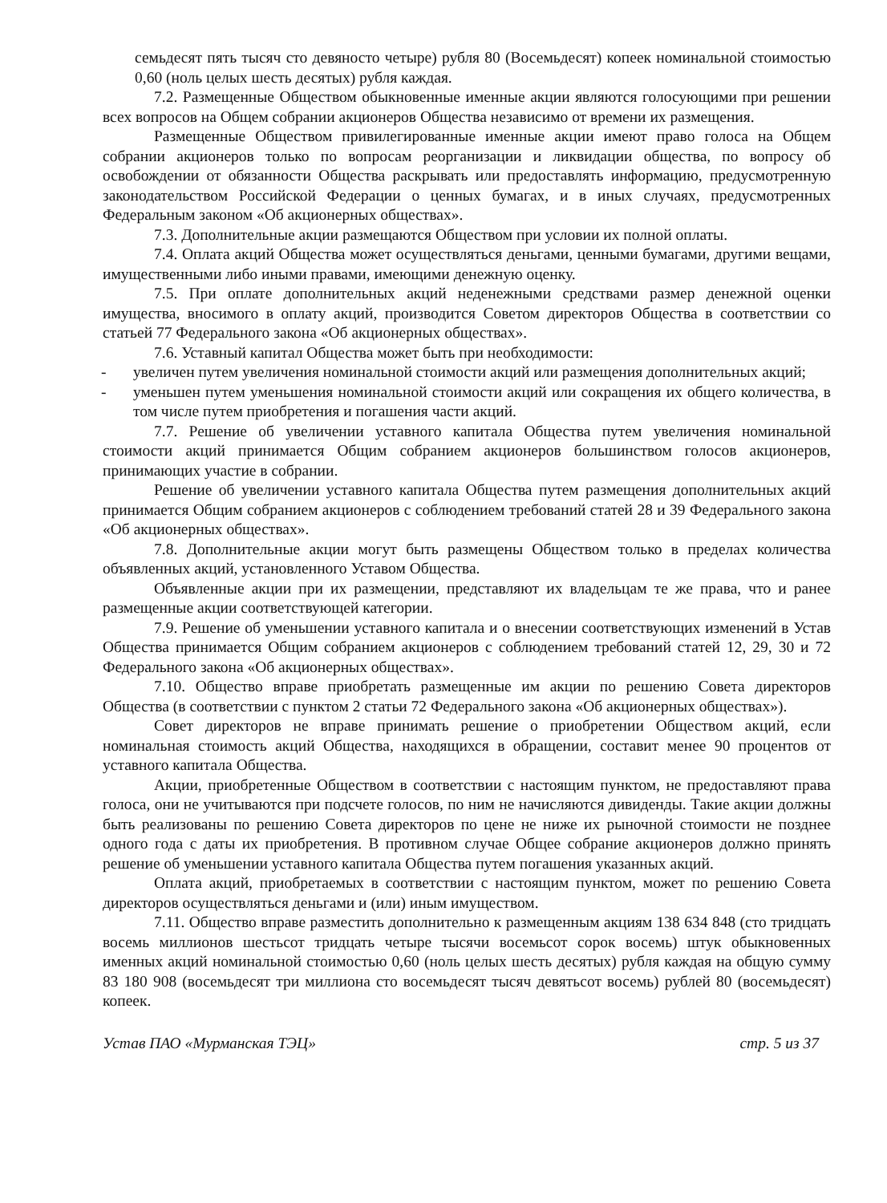семьдесят пять тысяч сто девяносто четыре) рубля 80 (Восемьдесят) копеек номинальной стоимостью 0,60 (ноль целых шесть десятых) рубля каждая.
7.2. Размещенные Обществом обыкновенные именные акции являются голосующими при решении всех вопросов на Общем собрании акционеров Общества независимо от времени их размещения.
Размещенные Обществом привилегированные именные акции имеют право голоса на Общем собрании акционеров только по вопросам реорганизации и ликвидации общества, по вопросу об освобождении от обязанности Общества раскрывать или предоставлять информацию, предусмотренную законодательством Российской Федерации о ценных бумагах, и в иных случаях, предусмотренных Федеральным законом «Об акционерных обществах».
7.3. Дополнительные акции размещаются Обществом при условии их полной оплаты.
7.4. Оплата акций Общества может осуществляться деньгами, ценными бумагами, другими вещами, имущественными либо иными правами, имеющими денежную оценку.
7.5. При оплате дополнительных акций неденежными средствами размер денежной оценки имущества, вносимого в оплату акций, производится Советом директоров Общества в соответствии со статьей 77 Федерального закона «Об акционерных обществах».
7.6. Уставный капитал Общества может быть при необходимости:
- увеличен путем увеличения номинальной стоимости акций или размещения дополнительных акций;
- уменьшен путем уменьшения номинальной стоимости акций или сокращения их общего количества, в том числе путем приобретения и погашения части акций.
7.7. Решение об увеличении уставного капитала Общества путем увеличения номинальной стоимости акций принимается Общим собранием акционеров большинством голосов акционеров, принимающих участие в собрании.
Решение об увеличении уставного капитала Общества путем размещения дополнительных акций принимается Общим собранием акционеров с соблюдением требований статей 28 и 39 Федерального закона «Об акционерных обществах».
7.8. Дополнительные акции могут быть размещены Обществом только в пределах количества объявленных акций, установленного Уставом Общества.
Объявленные акции при их размещении, представляют их владельцам те же права, что и ранее размещенные акции соответствующей категории.
7.9. Решение об уменьшении уставного капитала и о внесении соответствующих изменений в Устав Общества принимается Общим собранием акционеров с соблюдением требований статей 12, 29, 30 и 72 Федерального закона «Об акционерных обществах».
7.10. Общество вправе приобретать размещенные им акции по решению Совета директоров Общества (в соответствии с пунктом 2 статьи 72 Федерального закона «Об акционерных обществах»).
Совет директоров не вправе принимать решение о приобретении Обществом акций, если номинальная стоимость акций Общества, находящихся в обращении, составит менее 90 процентов от уставного капитала Общества.
Акции, приобретенные Обществом в соответствии с настоящим пунктом, не предоставляют права голоса, они не учитываются при подсчете голосов, по ним не начисляются дивиденды. Такие акции должны быть реализованы по решению Совета директоров по цене не ниже их рыночной стоимости не позднее одного года с даты их приобретения. В противном случае Общее собрание акционеров должно принять решение об уменьшении уставного капитала Общества путем погашения указанных акций.
Оплата акций, приобретаемых в соответствии с настоящим пунктом, может по решению Совета директоров осуществляться деньгами и (или) иным имуществом.
7.11. Общество вправе разместить дополнительно к размещенным акциям 138 634 848 (сто тридцать восемь миллионов шестьсот тридцать четыре тысячи восемьсот сорок восемь) штук обыкновенных именных акций номинальной стоимостью 0,60 (ноль целых шесть десятых) рубля каждая на общую сумму 83 180 908 (восемьдесят три миллиона сто восемьдесят тысяч девятьсот восемь) рублей 80 (восемьдесят) копеек.
Устав ПАО «Мурманская ТЭЦ» стр. 5 из 37